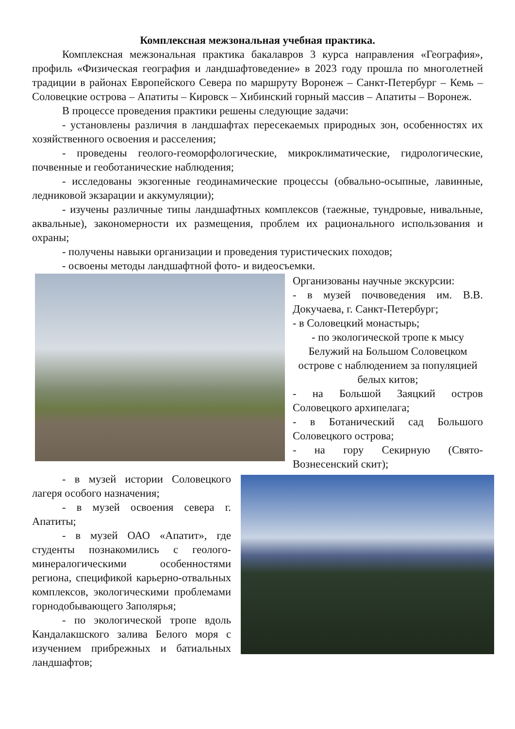Комплексная межзональная учебная практика.
Комплексная межзональная практика бакалавров 3 курса направления «География», профиль «Физическая география и ландшафтоведение» в 2023 году прошла по многолетней традиции в районах Европейского Севера по маршруту Воронеж – Санкт-Петербург – Кемь – Соловецкие острова – Апатиты – Кировск – Хибинский горный массив – Апатиты – Воронеж.
В процессе проведения практики решены следующие задачи:
- установлены различия в ландшафтах пересекаемых природных зон, особенностях их хозяйственного освоения и расселения;
- проведены геолого-геоморфологические, микроклиматические, гидрологические, почвенные и геоботанические наблюдения;
- исследованы экзогенные геодинамические процессы (обвально-осыпные, лавинные, ледниковой экзарации и аккумуляции);
- изучены различные типы ландшафтных комплексов (таежные, тундровые, нивальные, аквальные), закономерности их размещения, проблем их рационального использования и охраны;
- получены навыки организации и проведения туристических походов;
- освоены методы ландшафтной фото- и видеосъемки.
Организованы научные экскурсии:
- в музей почвоведения им. В.В. Докучаева, г. Санкт-Петербург;
- в Соловецкий монастырь;
- по экологической тропе к мысу Белужий на Большом Соловецком острове с наблюдением за популяцией белых китов;
- на Большой Заяцкий остров Соловецкого архипелага;
- в Ботанический сад Большого Соловецкого острова;
- на гору Секирную (Свято-Вознесенский скит);
- в музей истории Соловецкого лагеря особого назначения;
- в музей освоения севера г. Апатиты;
- в музей ОАО «Апатит», где студенты познакомились с геолого-минералогическими особенностями региона, спецификой карьерно-отвальных комплексов, экологическими проблемами горнодобывающего Заполярья;
- по экологической тропе вдоль Кандалакшского залива Белого моря с изучением прибрежных и батиальных ландшафтов;